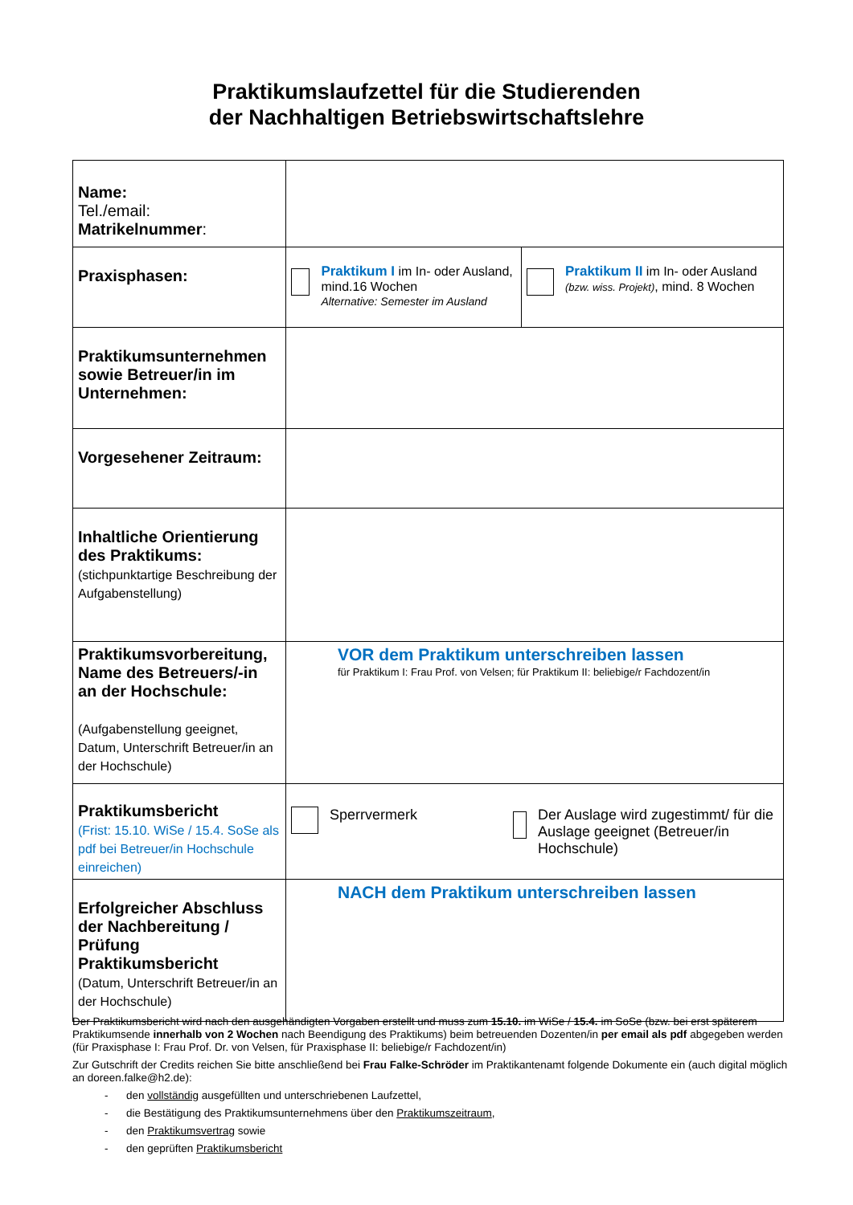Praktikumslaufzettel für die Studierenden
der Nachhaltigen Betriebswirtschaftslehre
| Name: Tel./email: Matrikelnummer : | | |
| Praxisphasen: | Praktikum I im In- oder Ausland, mind.16 Wochen Alternative: Semester im Ausland | Praktikum II im In- oder Ausland (bzw. wiss. Projekt) , mind. 8 Wochen |
| Praktikumsunternehmen sowie Betreuer/in im Unternehmen: | | |
| Vorgesehener Zeitraum: | | |
| Inhaltliche Orientierung des Praktikums: (stichpunktartige Beschreibung der Aufgabenstellung) | | |
| Praktikumsvorbereitung, Name des Betreuers/-in an der Hochschule: (Aufgabenstellung geeignet, Datum, Unterschrift Betreuer/in an der Hochschule) | VOR dem Praktikum unterschreiben lassen für Praktikum I: Frau Prof. von Velsen; für Praktikum II: beliebige/r Fachdozent/in | |
| Praktikumsbericht (Frist: 15.10. WiSe / 15.4. SoSe als pdf bei Betreuer/in Hochschule einreichen) | Sperrvermerk Der Auslage wird zugestimmt/ für die Auslage geeignet (Betreuer/in Hochschule) | |
| Erfolgreicher Abschluss der Nachbereitung / Prüfung Praktikumsbericht (Datum, Unterschrift Betreuer/in an der Hochschule) | NACH dem Praktikum unterschreiben lassen | |
Der Praktikumsbericht wird nach den ausgehändigten Vorgaben erstellt und muss zum 15.10. im WiSe / 15.4. im SoSe (bzw. bei erst späterem Praktikumsende innerhalb von 2 Wochen nach Beendigung des Praktikums) beim betreuenden Dozenten/in per email als pdf abgegeben werden (für Praxisphase I: Frau Prof. Dr. von Velsen, für Praxisphase II: beliebige/r Fachdozent/in)
Zur Gutschrift der Credits reichen Sie bitte anschließend bei Frau Falke-Schröder im Praktikantenamt folgende Dokumente ein (auch digital möglich an doreen.falke@h2.de):
- den vollständig ausgefüllten und unterschriebenen Laufzettel,
- die Bestätigung des Praktikumsunternehmens über den Praktikumszeitraum,
- den Praktikumsvertrag sowie
- den geprüften Praktikumsbericht